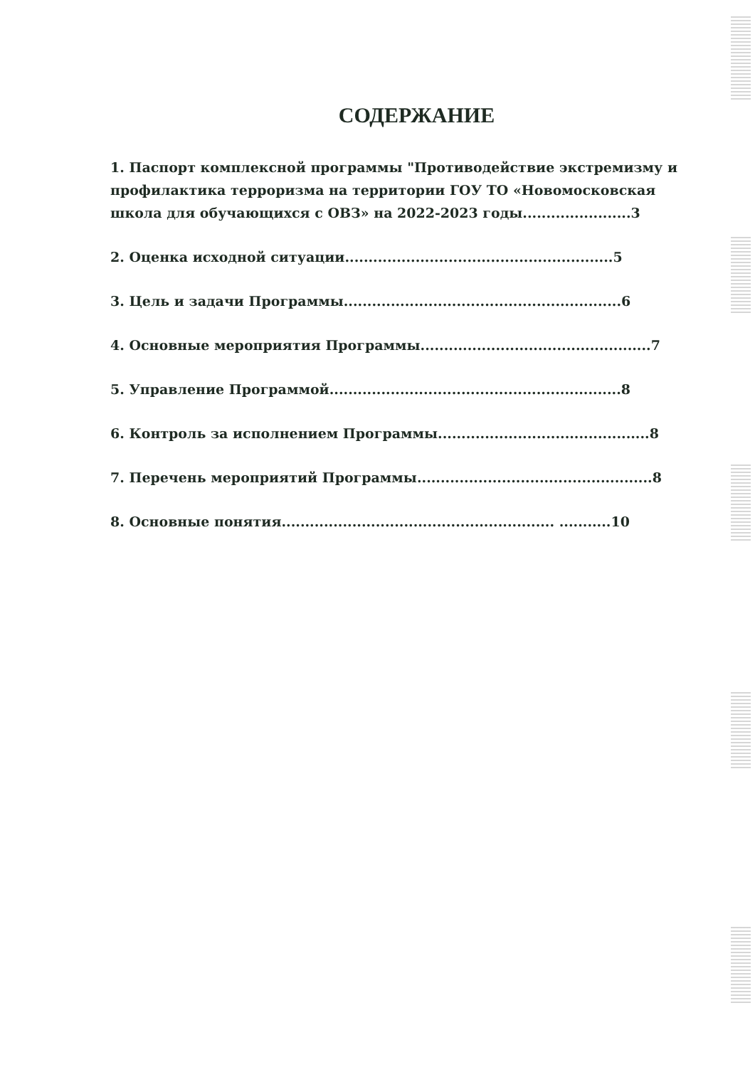СОДЕРЖАНИЕ
1. Паспорт комплексной программы "Противодействие экстремизму и профилактика терроризма на территории ГОУ ТО «Новомосковская школа для обучающихся с ОВЗ» на 2022-2023 годы.......................3
2. Оценка исходной ситуации.........................................................5
3. Цель и задачи Программы...........................................................6
4. Основные мероприятия Программы.................................................7
5. Управление Программой..............................................................8
6. Контроль за исполнением Программы.............................................8
7. Перечень мероприятий Программы..................................................8
8. Основные понятия.......................................................... ...........10